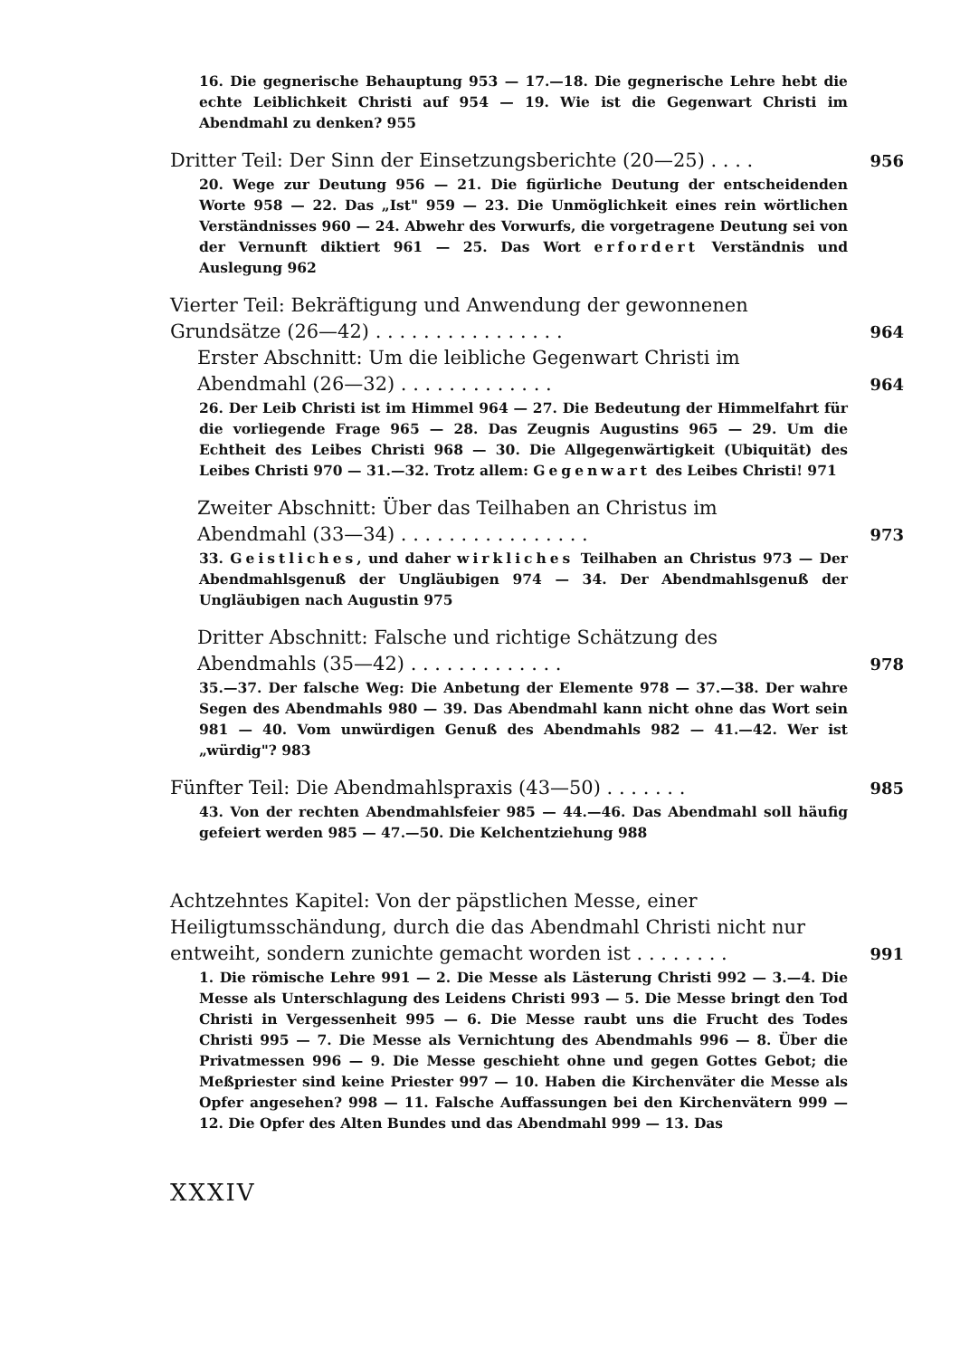16. Die gegnerische Behauptung 953 — 17.—18. Die gegnerische Lehre hebt die echte Leiblichkeit Christi auf 954 — 19. Wie ist die Gegenwart Christi im Abendmahl zu denken? 955
Dritter Teil: Der Sinn der Einsetzungsberichte (20—25) . . . . 956
20. Wege zur Deutung 956 — 21. Die figürliche Deutung der entscheidenden Worte 958 — 22. Das „Ist" 959 — 23. Die Unmöglichkeit eines rein wörtlichen Verständnisses 960 — 24. Abwehr des Vorwurfs, die vorgetragene Deutung sei von der Vernunft diktiert 961 — 25. Das Wort erfordert Verständnis und Auslegung 962
Vierter Teil: Bekräftigung und Anwendung der gewonnenen Grundsätze (26—42) . . . . . . . . . . . . . . . . 964
Erster Abschnitt: Um die leibliche Gegenwart Christi im Abendmahl (26—32) . . . . . . . . . . . . . 964
26. Der Leib Christi ist im Himmel 964 — 27. Die Bedeutung der Himmelfahrt für die vorliegende Frage 965 — 28. Das Zeugnis Augustins 965 — 29. Um die Echtheit des Leibes Christi 968 — 30. Die Allgegenwärtigkeit (Ubiquität) des Leibes Christi 970 — 31.—32. Trotz allem: Gegenwart des Leibes Christi! 971
Zweiter Abschnitt: Über das Teilhaben an Christus im Abendmahl (33—34) . . . . . . . . . . . . . . . . 973
33. Geistliches, und daher wirkliches Teilhaben an Christus 973 — Der Abendmahlsgenuß der Ungläubigen 974 — 34. Der Abendmahlsgenuß der Ungläubigen nach Augustin 975
Dritter Abschnitt: Falsche und richtige Schätzung des Abendmahls (35—42) . . . . . . . . . . . . . 978
35.—37. Der falsche Weg: Die Anbetung der Elemente 978 — 37.—38. Der wahre Segen des Abendmahls 980 — 39. Das Abendmahl kann nicht ohne das Wort sein 981 — 40. Vom unwürdigen Genuß des Abendmahls 982 — 41.—42. Wer ist „würdig"? 983
Fünfter Teil: Die Abendmahlspraxis (43—50) . . . . . . . 985
43. Von der rechten Abendmahlsfeier 985 — 44.—46. Das Abendmahl soll häufig gefeiert werden 985 — 47.—50. Die Kelchentziehung 988
Achtzehntes Kapitel: Von der päpstlichen Messe, einer Heiligtumsschändung, durch die das Abendmahl Christi nicht nur entweiht, sondern zunichte gemacht worden ist . . . . . . . . 991
1. Die römische Lehre 991 — 2. Die Messe als Lästerung Christi 992 — 3.—4. Die Messe als Unterschlagung des Leidens Christi 993 — 5. Die Messe bringt den Tod Christi in Vergessenheit 995 — 6. Die Messe raubt uns die Frucht des Todes Christi 995 — 7. Die Messe als Vernichtung des Abendmahls 996 — 8. Über die Privatmessen 996 — 9. Die Messe geschieht ohne und gegen Gottes Gebot; die Meßpriester sind keine Priester 997 — 10. Haben die Kirchenväter die Messe als Opfer angesehen? 998 — 11. Falsche Auffassungen bei den Kirchenvätern 999 — 12. Die Opfer des Alten Bundes und das Abendmahl 999 — 13. Das
XXXIV